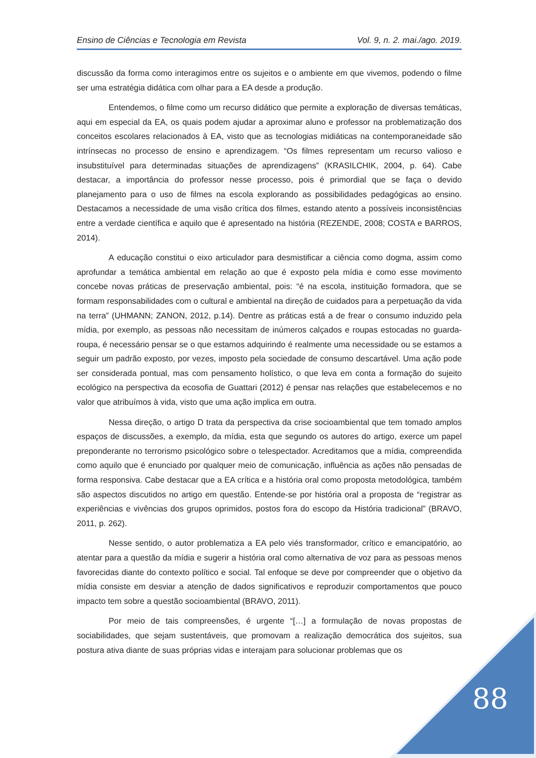Ensino de Ciências e Tecnologia em Revista Vol. 9, n. 2. mai./ago. 2019.
discussão da forma como interagimos entre os sujeitos e o ambiente em que vivemos, podendo o filme ser uma estratégia didática com olhar para a EA desde a produção.
Entendemos, o filme como um recurso didático que permite a exploração de diversas temáticas, aqui em especial da EA, os quais podem ajudar a aproximar aluno e professor na problematização dos conceitos escolares relacionados à EA, visto que as tecnologias midiáticas na contemporaneidade são intrínsecas no processo de ensino e aprendizagem. “Os filmes representam um recurso valioso e insubstituível para determinadas situações de aprendizagens” (KRASILCHIK, 2004, p. 64). Cabe destacar, a importância do professor nesse processo, pois é primordial que se faça o devido planejamento para o uso de filmes na escola explorando as possibilidades pedagógicas ao ensino. Destacamos a necessidade de uma visão crítica dos filmes, estando atento a possíveis inconsistências entre a verdade científica e aquilo que é apresentado na história (REZENDE, 2008; COSTA e BARROS, 2014).
A educação constitui o eixo articulador para desmistificar a ciência como dogma, assim como aprofundar a temática ambiental em relação ao que é exposto pela mídia e como esse movimento concebe novas práticas de preservação ambiental, pois: “é na escola, instituição formadora, que se formam responsabilidades com o cultural e ambiental na direção de cuidados para a perpetuação da vida na terra” (UHMANN; ZANON, 2012, p.14). Dentre as práticas está a de frear o consumo induzido pela mídia, por exemplo, as pessoas não necessitam de inúmeros calçados e roupas estocadas no guarda-roupa, é necessário pensar se o que estamos adquirindo é realmente uma necessidade ou se estamos a seguir um padrão exposto, por vezes, imposto pela sociedade de consumo descartável. Uma ação pode ser considerada pontual, mas com pensamento holístico, o que leva em conta a formação do sujeito ecológico na perspectiva da ecosofia de Guattari (2012) é pensar nas relações que estabelecemos e no valor que atribuímos à vida, visto que uma ação implica em outra.
Nessa direção, o artigo D trata da perspectiva da crise socioambiental que tem tomado amplos espaços de discussões, a exemplo, da mídia, esta que segundo os autores do artigo, exerce um papel preponderante no terrorismo psicológico sobre o telespectador. Acreditamos que a mídia, compreendida como aquilo que é enunciado por qualquer meio de comunicação, influência as ações não pensadas de forma responsiva. Cabe destacar que a EA crítica e a história oral como proposta metodológica, também são aspectos discutidos no artigo em questão. Entende-se por história oral a proposta de “registrar as experiências e vivências dos grupos oprimidos, postos fora do escopo da História tradicional” (BRAVO, 2011, p. 262).
Nesse sentido, o autor problematiza a EA pelo viés transformador, crítico e emancipatório, ao atentar para a questão da mídia e sugerir a história oral como alternativa de voz para as pessoas menos favorecidas diante do contexto político e social. Tal enfoque se deve por compreender que o objetivo da mídia consiste em desviar a atenção de dados significativos e reproduzir comportamentos que pouco impacto tem sobre a questão socioambiental (BRAVO, 2011).
Por meio de tais compreensões, é urgente “[…] a formulação de novas propostas de sociabilidades, que sejam sustentáveis, que promovam a realização democrática dos sujeitos, sua postura ativa diante de suas próprias vidas e interajam para solucionar problemas que os
88